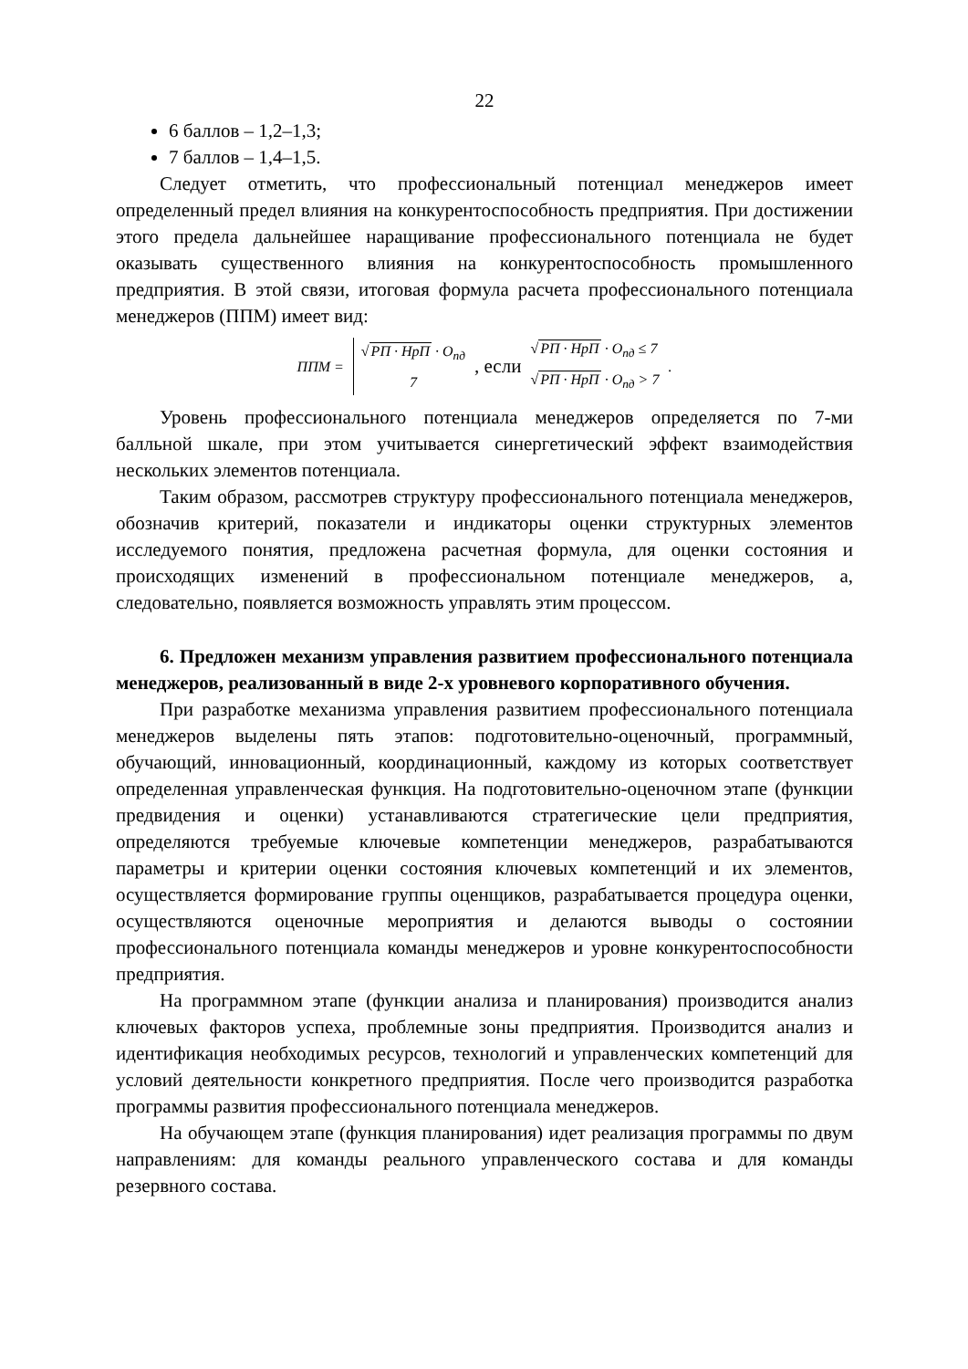22
6 баллов – 1,2–1,3;
7 баллов – 1,4–1,5.
Следует отметить, что профессиональный потенциал менеджеров имеет определенный предел влияния на конкурентоспособность предприятия. При достижении этого предела дальнейшее наращивание профессионального потенциала не будет оказывать существенного влияния на конкурентоспособность промышленного предприятия. В этой связи, итоговая формула расчета профессионального потенциала менеджеров (ППМ) имеет вид:
ППМ =
√РП · НрП · О<sub>пд</sub>
7
, если
√РП · НрП · О<sub>пд</sub> ≤ 7
√РП · НрП · О<sub>пд</sub> > 7
.
Уровень профессионального потенциала менеджеров определяется по 7-ми балльной шкале, при этом учитывается синергетический эффект взаимодействия нескольких элементов потенциала.
Таким образом, рассмотрев структуру профессионального потенциала менеджеров, обозначив критерий, показатели и индикаторы оценки структурных элементов исследуемого понятия, предложена расчетная формула, для оценки состояния и происходящих изменений в профессиональном потенциале менеджеров, а, следовательно, появляется возможность управлять этим процессом.
6. Предложен механизм управления развитием профессионального потенциала менеджеров, реализованный в виде 2-х уровневого корпоративного обучения.
При разработке механизма управления развитием профессионального потенциала менеджеров выделены пять этапов: подготовительно-оценочный, программный, обучающий, инновационный, координационный, каждому из которых соответствует определенная управленческая функция. На подготовительно-оценочном этапе (функции предвидения и оценки) устанавливаются стратегические цели предприятия, определяются требуемые ключевые компетенции менеджеров, разрабатываются параметры и критерии оценки состояния ключевых компетенций и их элементов, осуществляется формирование группы оценщиков, разрабатывается процедура оценки, осуществляются оценочные мероприятия и делаются выводы о состоянии профессионального потенциала команды менеджеров и уровне конкурентоспособности предприятия.
На программном этапе (функции анализа и планирования) производится анализ ключевых факторов успеха, проблемные зоны предприятия. Производится анализ и идентификация необходимых ресурсов, технологий и управленческих компетенций для условий деятельности конкретного предприятия. После чего производится разработка программы развития профессионального потенциала менеджеров.
На обучающем этапе (функция планирования) идет реализация программы по двум направлениям: для команды реального управленческого состава и для команды резервного состава.